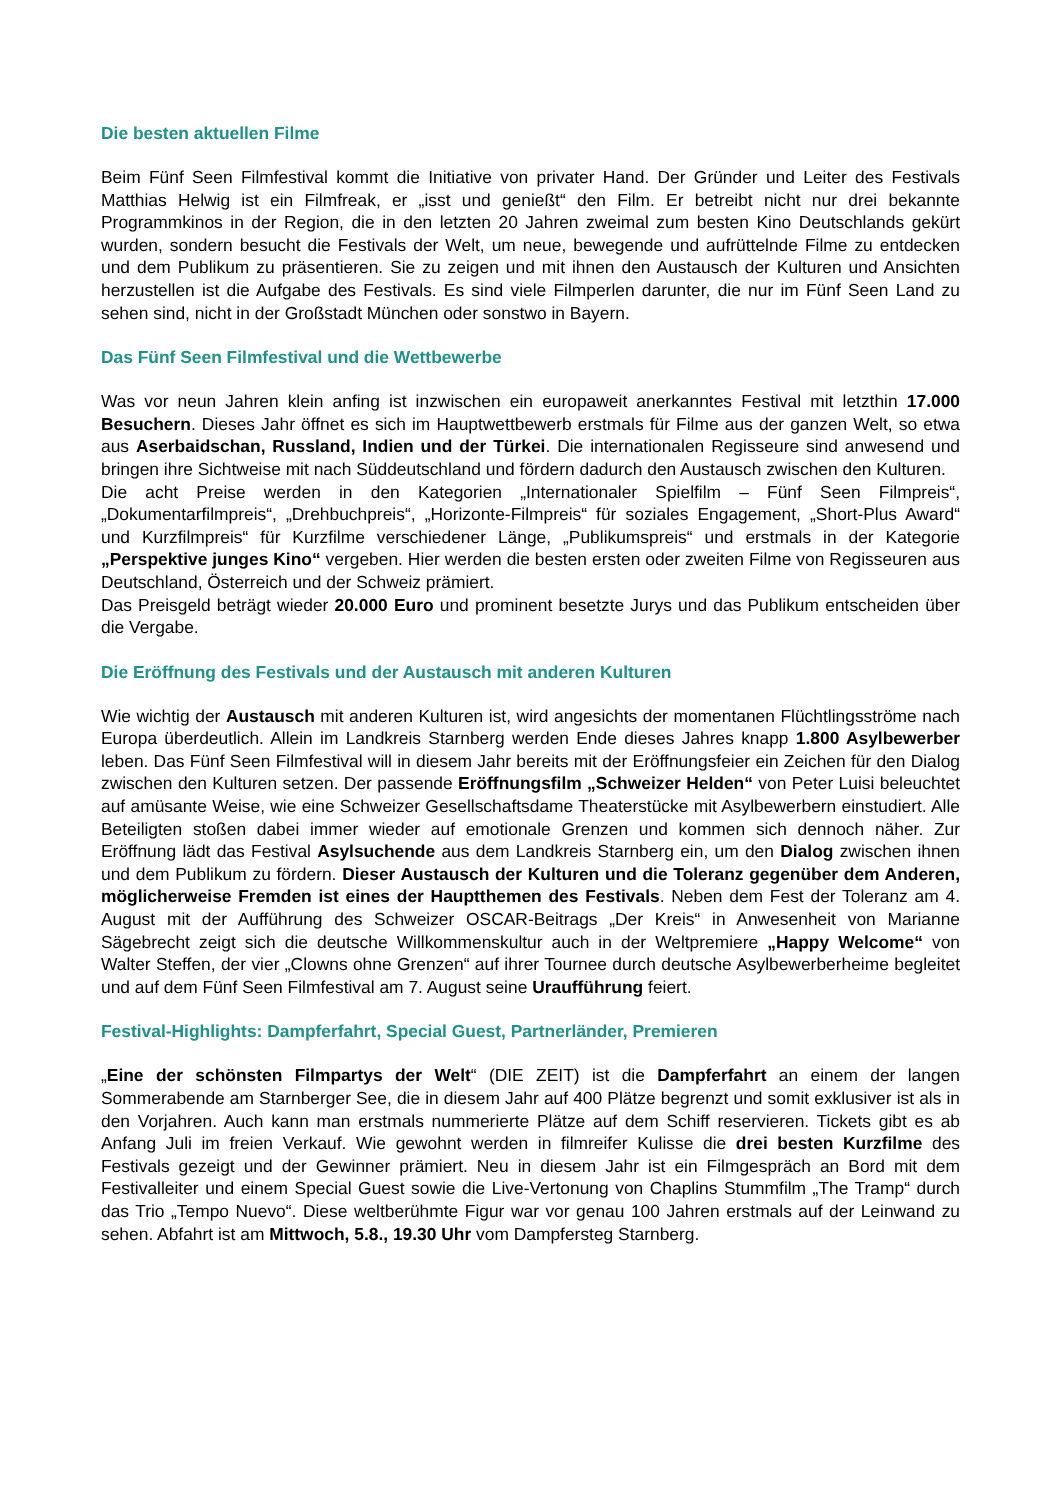Die besten aktuellen Filme
Beim Fünf Seen Filmfestival kommt die Initiative von privater Hand. Der Gründer und Leiter des Festivals Matthias Helwig ist ein Filmfreak, er „isst und genießt“ den Film. Er betreibt nicht nur drei bekannte Programmkinos in der Region, die in den letzten 20 Jahren zweimal zum besten Kino Deutschlands gekürt wurden, sondern besucht die Festivals der Welt, um neue, bewegende und aufrüttelnde Filme zu entdecken und dem Publikum zu präsentieren. Sie zu zeigen und mit ihnen den Austausch der Kulturen und Ansichten herzustellen ist die Aufgabe des Festivals. Es sind viele Filmperlen darunter, die nur im Fünf Seen Land zu sehen sind, nicht in der Großstadt München oder sonstwo in Bayern.
Das Fünf Seen Filmfestival und die Wettbewerbe
Was vor neun Jahren klein anfing ist inzwischen ein europaweit anerkanntes Festival mit letzthin 17.000 Besuchern. Dieses Jahr öffnet es sich im Hauptwettbewerb erstmals für Filme aus der ganzen Welt, so etwa aus Aserbaidschan, Russland, Indien und der Türkei. Die internationalen Regisseure sind anwesend und bringen ihre Sichtweise mit nach Süddeutschland und fördern dadurch den Austausch zwischen den Kulturen.
Die acht Preise werden in den Kategorien „Internationaler Spielfilm – Fünf Seen Filmpreis“, „Dokumentarfilmpreis“, „Drehbuchpreis“, „Horizonte-Filmpreis“ für soziales Engagement, „Short-Plus Award“ und Kurzfilmpreis“ für Kurzfilme verschiedener Länge, „Publikumspreis“ und erstmals in der Kategorie „Perspektive junges Kino“ vergeben. Hier werden die besten ersten oder zweiten Filme von Regisseuren aus Deutschland, Österreich und der Schweiz prämiert.
Das Preisgeld beträgt wieder 20.000 Euro und prominent besetzte Jurys und das Publikum entscheiden über die Vergabe.
Die Eröffnung des Festivals und der Austausch mit anderen Kulturen
Wie wichtig der Austausch mit anderen Kulturen ist, wird angesichts der momentanen Flüchtlingsströme nach Europa überdeutlich. Allein im Landkreis Starnberg werden Ende dieses Jahres knapp 1.800 Asylbewerber leben. Das Fünf Seen Filmfestival will in diesem Jahr bereits mit der Eröffnungsfeier ein Zeichen für den Dialog zwischen den Kulturen setzen. Der passende Eröffnungsfilm „Schweizer Helden“ von Peter Luisi beleuchtet auf amüsante Weise, wie eine Schweizer Gesellschaftsdame Theaterstücke mit Asylbewerbern einstudiert. Alle Beteiligten stoßen dabei immer wieder auf emotionale Grenzen und kommen sich dennoch näher. Zur Eröffnung lädt das Festival Asylsuchende aus dem Landkreis Starnberg ein, um den Dialog zwischen ihnen und dem Publikum zu fördern. Dieser Austausch der Kulturen und die Toleranz gegenüber dem Anderen, möglicherweise Fremden ist eines der Hauptthemen des Festivals. Neben dem Fest der Toleranz am 4. August mit der Aufführung des Schweizer OSCAR-Beitrags „Der Kreis“ in Anwesenheit von Marianne Sägebrecht zeigt sich die deutsche Willkommenskultur auch in der Weltpremiere „Happy Welcome“ von Walter Steffen, der vier „Clowns ohne Grenzen“ auf ihrer Tournee durch deutsche Asylbewerberheime begleitet und auf dem Fünf Seen Filmfestival am 7. August seine Uraufführung feiert.
Festival-Highlights: Dampferfahrt, Special Guest, Partnerländer, Premieren
„Eine der schönsten Filmpartys der Welt“ (DIE ZEIT) ist die Dampferfahrt an einem der langen Sommerabende am Starnberger See, die in diesem Jahr auf 400 Plätze begrenzt und somit exklusiver ist als in den Vorjahren. Auch kann man erstmals nummerierte Plätze auf dem Schiff reservieren. Tickets gibt es ab Anfang Juli im freien Verkauf. Wie gewohnt werden in filmreifer Kulisse die drei besten Kurzfilme des Festivals gezeigt und der Gewinner prämiert. Neu in diesem Jahr ist ein Filmgespräch an Bord mit dem Festivalleiter und einem Special Guest sowie die Live-Vertonung von Chaplins Stummfilm „The Tramp“ durch das Trio „Tempo Nuevo“. Diese weltberühmte Figur war vor genau 100 Jahren erstmals auf der Leinwand zu sehen. Abfahrt ist am Mittwoch, 5.8., 19.30 Uhr vom Dampfersteg Starnberg.